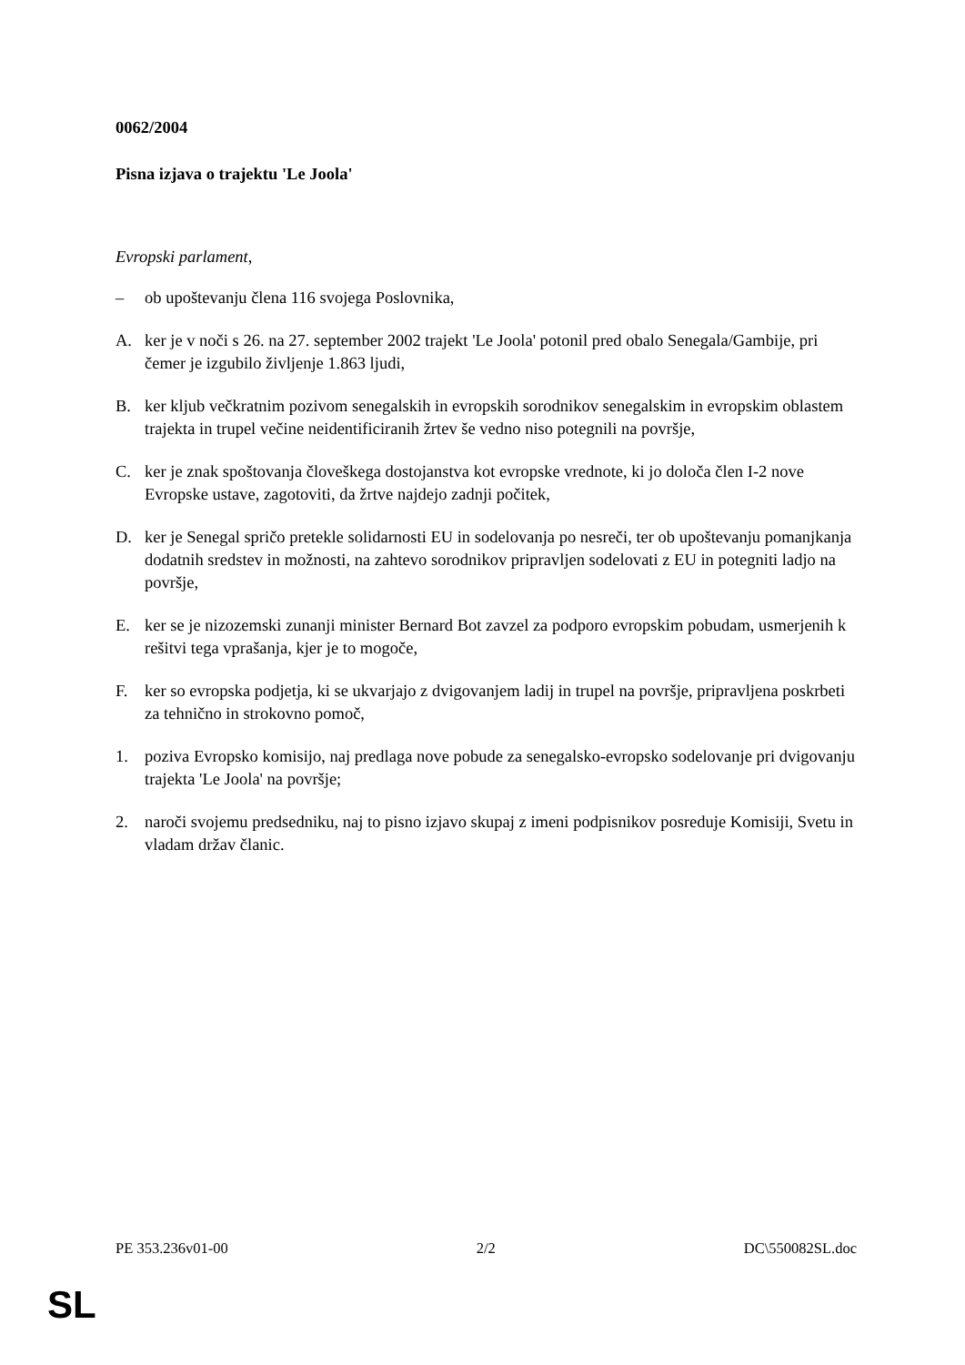0062/2004
Pisna izjava o trajektu 'Le Joola'
Evropski parlament,
– ob upoštevanju člena 116 svojega Poslovnika,
A. ker je v noči s 26. na 27. september 2002 trajekt 'Le Joola' potonil pred obalo Senegala/Gambije, pri čemer je izgubilo življenje 1.863 ljudi,
B. ker kljub večkratnim pozivom senegalskih in evropskih sorodnikov senegalskim in evropskim oblastem trajekta in trupel večine neidentificiranih žrtev še vedno niso potegnili na površje,
C. ker je znak spoštovanja človeškega dostojanstva kot evropske vrednote, ki jo določa člen I-2 nove Evropske ustave, zagotoviti, da žrtve najdejo zadnji počitek,
D. ker je Senegal spričo pretekle solidarnosti EU in sodelovanja po nesreči, ter ob upoštevanju pomanjkanja dodatnih sredstev in možnosti, na zahtevo sorodnikov pripravljen sodelovati z EU in potegniti ladjo na površje,
E. ker se je nizozemski zunanji minister Bernard Bot zavzel za podporo evropskim pobudam, usmerjenih k rešitvi tega vprašanja, kjer je to mogoče,
F. ker so evropska podjetja, ki se ukvarjajo z dvigovanjem ladij in trupel na površje, pripravljena poskrbeti za tehnično in strokovno pomoč,
1. poziva Evropsko komisijo, naj predlaga nove pobude za senegalsko-evropsko sodelovanje pri dvigovanju trajekta 'Le Joola' na površje;
2. naroči svojemu predsedniku, naj to pisno izjavo skupaj z imeni podpisnikov posreduje Komisiji, Svetu in vladam držav članic.
PE 353.236v01-00 2/2 DC\550082SL.doc
SL